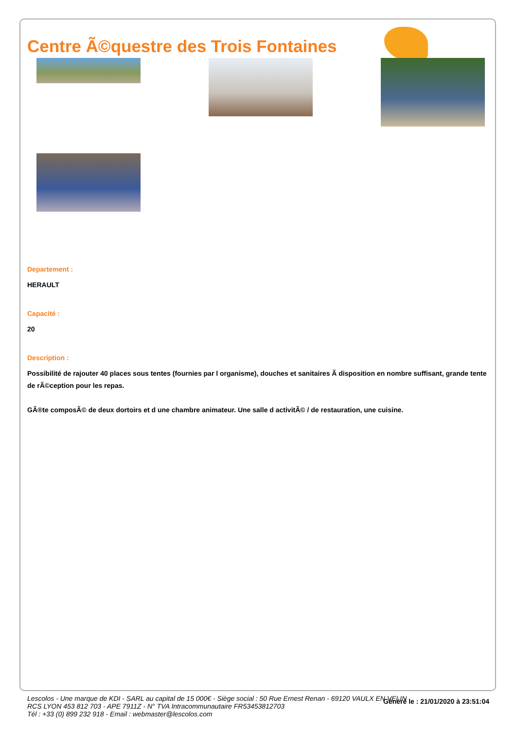Centre Ã©questre des Trois Fontaines
Departement :
HERAULT
Capacité :
20
Description :
Possibilité de rajouter 40 places sous tentes (fournies par l organisme), douches et sanitaires Ã disposition en nombre suffisant, grande tente de rÃ©ception pour les repas.
GÃ®te composÃ© de deux dortoirs et d une chambre animateur. Une salle d activitÃ© / de restauration, une cuisine.
Généré le : 21/01/2020 à 23:51:04
Lescolos - Une marque de KDI - SARL au capital de 15 000€ - Siège social : 50 Rue Ernest Renan - 69120 VAULX EN VELIN
RCS LYON 453 812 703 - APE 7911Z - N° TVA Intracommunautaire FR53453812703
Tél : +33 (0) 899 232 918 - Email : webmaster@lescolos.com